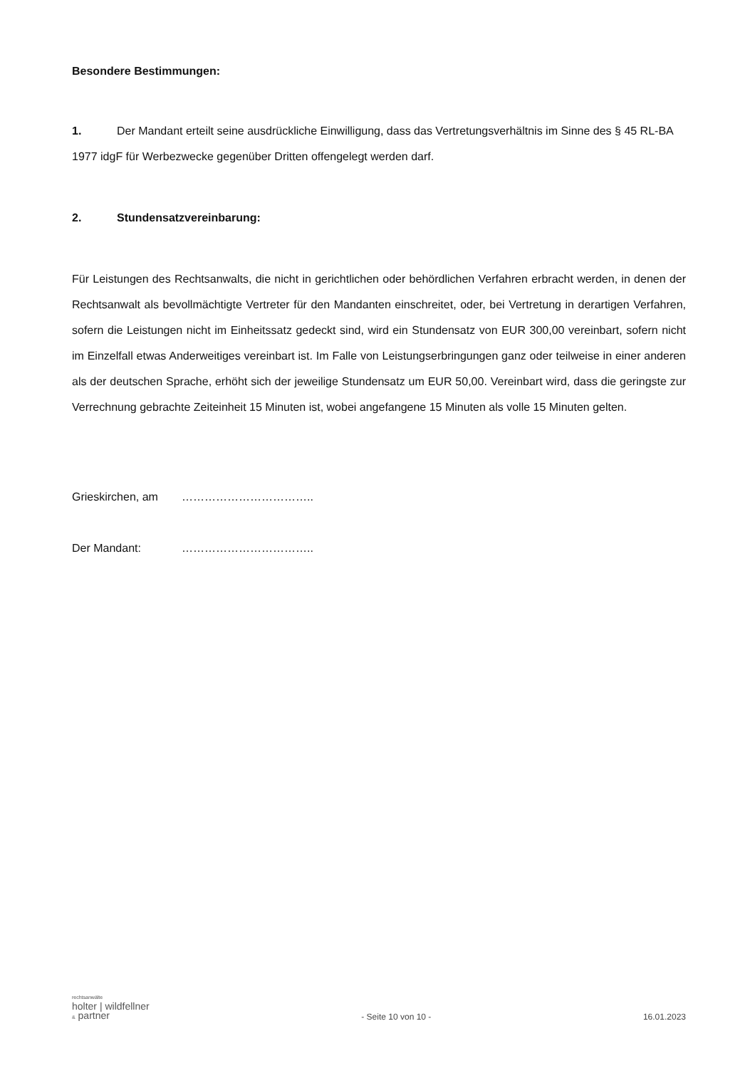Besondere Bestimmungen:
1. Der Mandant erteilt seine ausdrückliche Einwilligung, dass das Vertretungsverhältnis im Sinne des § 45 RL-BA 1977 idgF für Werbezwecke gegenüber Dritten offengelegt werden darf.
2. Stundensatzvereinbarung:
Für Leistungen des Rechtsanwalts, die nicht in gerichtlichen oder behördlichen Verfahren erbracht werden, in denen der Rechtsanwalt als bevollmächtigte Vertreter für den Mandanten einschreitet, oder, bei Vertretung in derartigen Verfahren, sofern die Leistungen nicht im Einheitssatz gedeckt sind, wird ein Stundensatz von EUR 300,00 vereinbart, sofern nicht im Einzelfall etwas Anderweitiges vereinbart ist. Im Falle von Leistungserbringungen ganz oder teilweise in einer anderen als der deutschen Sprache, erhöht sich der jeweilige Stundensatz um EUR 50,00. Vereinbart wird, dass die geringste zur Verrechnung gebrachte Zeiteinheit 15 Minuten ist, wobei angefangene 15 Minuten als volle 15 Minuten gelten.
Grieskirchen, am ……………………………..
Der Mandant: ……………………………..
rechtsanwälte
holter | wildfellner
& partner
- Seite 10 von 10 -
16.01.2023